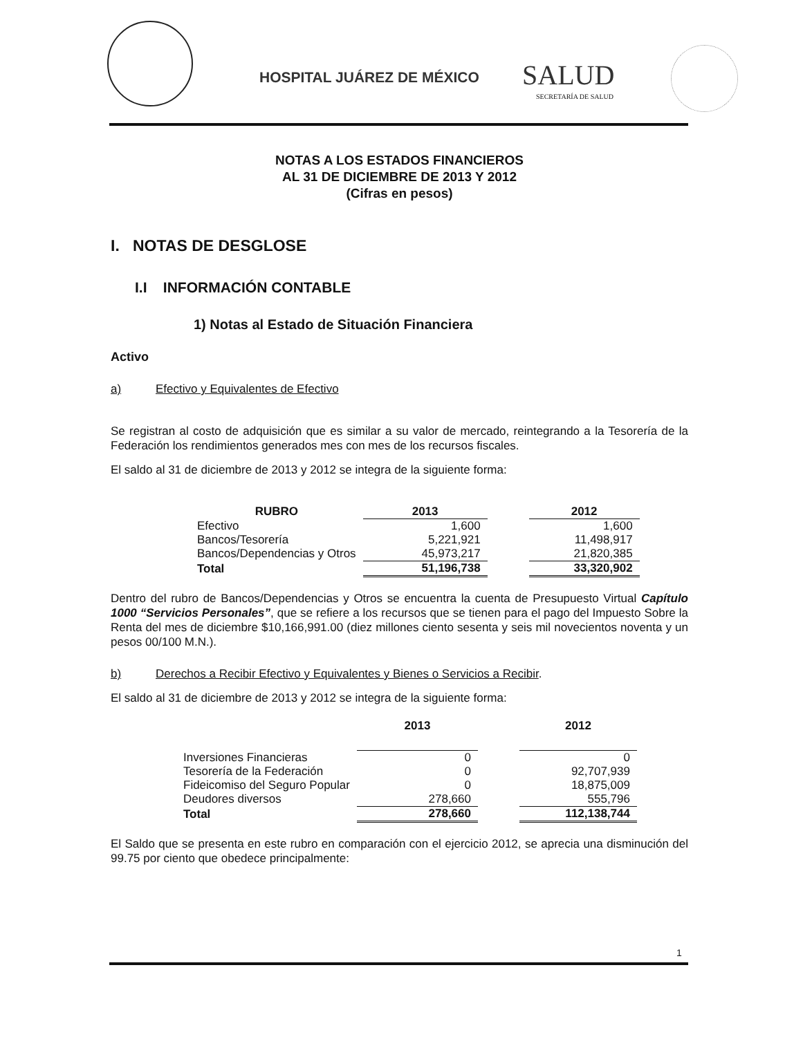HOSPITAL JUÁREZ DE MÉXICO SALUD
SECRETARÍA DE SALUD
NOTAS A LOS ESTADOS FINANCIEROS
AL 31 DE DICIEMBRE DE 2013 Y 2012
(Cifras en pesos)
I. NOTAS DE DESGLOSE
I.I INFORMACIÓN CONTABLE
1) Notas al Estado de Situación Financiera
Activo
a) Efectivo y Equivalentes de Efectivo
Se registran al costo de adquisición que es similar a su valor de mercado, reintegrando a la Tesorería de la Federación los rendimientos generados mes con mes de los recursos fiscales.
El saldo al 31 de diciembre de 2013 y 2012 se integra de la siguiente forma:
| RUBRO | 2013 | | 2012 |
| --- | --- | --- | --- |
| Efectivo | 1,600 | | 1,600 |
| Bancos/Tesorería | 5,221,921 | | 11,498,917 |
| Bancos/Dependencias y Otros | 45,973,217 | | 21,820,385 |
| Total | 51,196,738 | | 33,320,902 |
Dentro del rubro de Bancos/Dependencias y Otros se encuentra la cuenta de Presupuesto Virtual Capítulo 1000 “Servicios Personales”, que se refiere a los recursos que se tienen para el pago del Impuesto Sobre la Renta del mes de diciembre $10,166,991.00 (diez millones ciento sesenta y seis mil novecientos noventa y un pesos 00/100 M.N.).
b) Derechos a Recibir Efectivo y Equivalentes y Bienes o Servicios a Recibir.
El saldo al 31 de diciembre de 2013 y 2012 se integra de la siguiente forma:
| | 2013 | | 2012 |
| --- | --- | --- | --- |
| Inversiones Financieras | 0 | | 0 |
| Tesorería de la Federación | 0 | | 92,707,939 |
| Fideicomiso del Seguro Popular | 0 | | 18,875,009 |
| Deudores diversos | 278,660 | | 555,796 |
| Total | 278,660 | | 112,138,744 |
El Saldo que se presenta en este rubro en comparación con el ejercicio 2012, se aprecia una disminución del 99.75 por ciento que obedece principalmente:
1